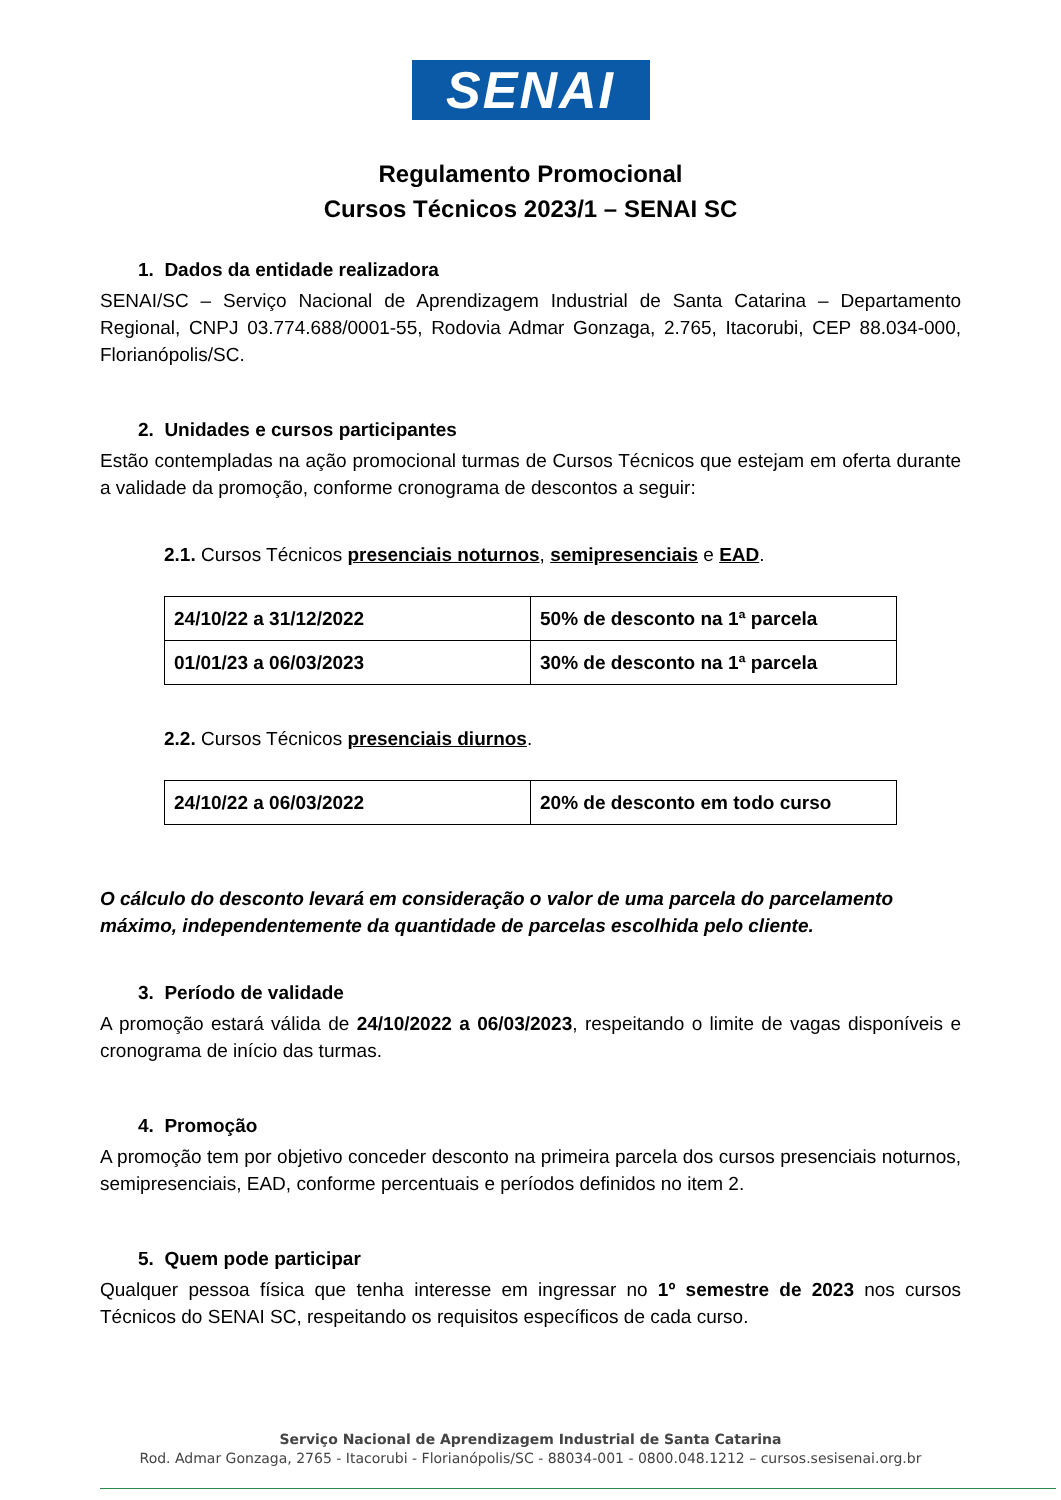SENAI
Regulamento Promocional
Cursos Técnicos 2023/1 – SENAI SC
1. Dados da entidade realizadora
SENAI/SC – Serviço Nacional de Aprendizagem Industrial de Santa Catarina – Departamento Regional, CNPJ 03.774.688/0001-55, Rodovia Admar Gonzaga, 2.765, Itacorubi, CEP 88.034-000, Florianópolis/SC.
2. Unidades e cursos participantes
Estão contempladas na ação promocional turmas de Cursos Técnicos que estejam em oferta durante a validade da promoção, conforme cronograma de descontos a seguir:
2.1. Cursos Técnicos presenciais noturnos, semipresenciais e EAD.
| 24/10/22 a 31/12/2022 | 50% de desconto na 1ª parcela |
| 01/01/23 a 06/03/2023 | 30% de desconto na 1ª parcela |
2.2. Cursos Técnicos presenciais diurnos.
| 24/10/22 a 06/03/2022 | 20% de desconto em todo curso |
O cálculo do desconto levará em consideração o valor de uma parcela do parcelamento máximo, independentemente da quantidade de parcelas escolhida pelo cliente.
3. Período de validade
A promoção estará válida de 24/10/2022 a 06/03/2023, respeitando o limite de vagas disponíveis e cronograma de início das turmas.
4. Promoção
A promoção tem por objetivo conceder desconto na primeira parcela dos cursos presenciais noturnos, semipresenciais, EAD, conforme percentuais e períodos definidos no item 2.
5. Quem pode participar
Qualquer pessoa física que tenha interesse em ingressar no 1º semestre de 2023 nos cursos Técnicos do SENAI SC, respeitando os requisitos específicos de cada curso.
Serviço Nacional de Aprendizagem Industrial de Santa Catarina
Rod. Admar Gonzaga, 2765 - Itacorubi - Florianópolis/SC - 88034-001 - 0800.048.1212 – cursos.sesisenai.org.br